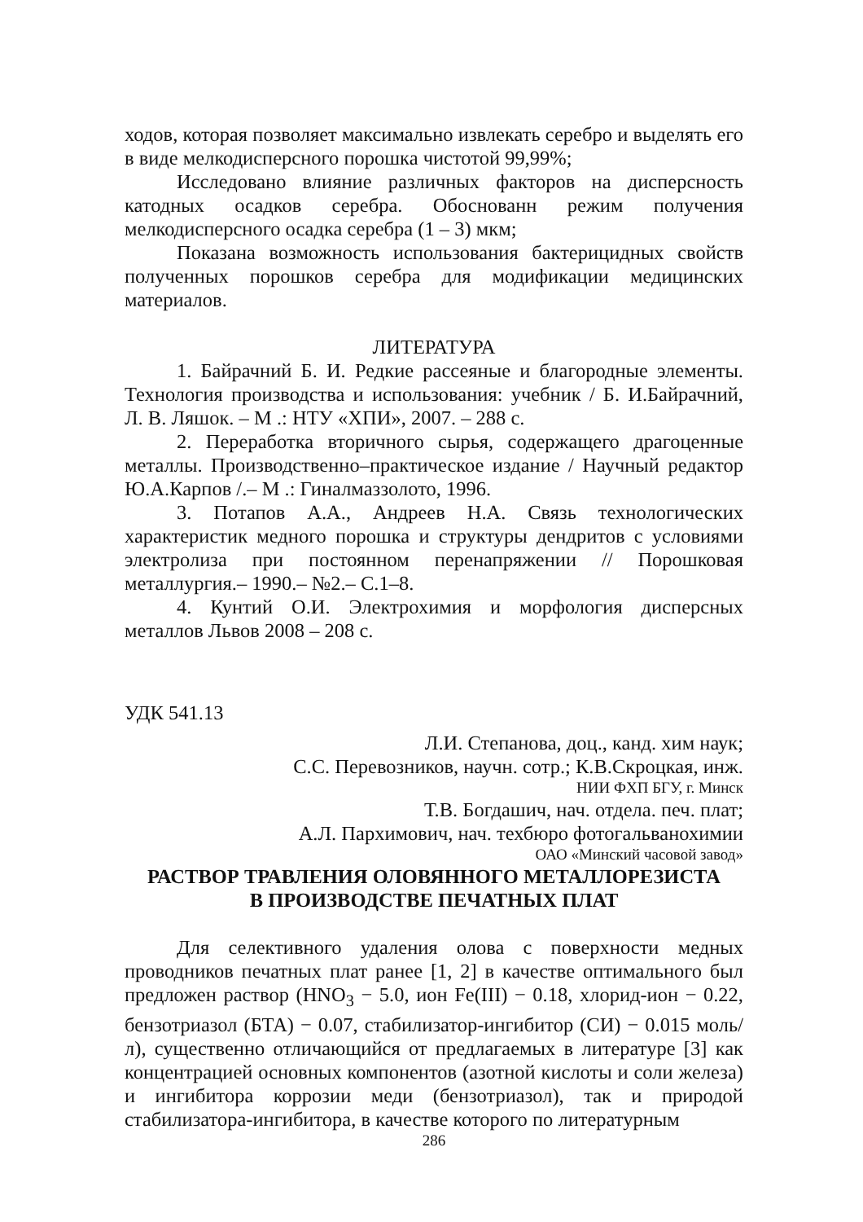ходов, которая позволяет максимально извлекать серебро и выделять его в виде мелкодисперсного порошка чистотой 99,99%;
Исследовано влияние различных факторов на дисперсность катодных осадков серебра. Обоснованн режим получения мелкодисперсного осадка серебра (1 – 3) мкм;
Показана возможность использования бактерицидных свойств полученных порошков серебра для модификации медицинских материалов.
ЛИТЕРАТУРА
1. Байрачний Б. И. Редкие рассеяные и благородные элементы. Технология производства и использования: учебник / Б. И.Байрачний, Л. В. Ляшок. – М .: НТУ «ХПИ», 2007. – 288 с.
2. Переработка вторичного сырья, содержащего драгоценные металлы. Производственно–практическое издание / Научный редактор Ю.А.Карпов /.– М .: Гиналмаззолото, 1996.
3. Потапов А.А., Андреев Н.А. Связь технологических характеристик медного порошка и структуры дендритов с условиями электролиза при постоянном перенапряжении // Порошковая металлургия.– 1990.– №2.– С.1–8.
4. Кунтий О.И. Электрохимия и морфология дисперсных металлов Львов 2008 – 208 с.
УДК 541.13
Л.И. Степанова, доц., канд. хим наук;
С.С. Перевозников, научн. сотр.; К.В.Скроцкая, инж.
НИИ ФХП БГУ, г. Минск
Т.В. Богдашич, нач. отдела. печ. плат;
А.Л. Пархимович, нач. техбюро фотогальванохимии
ОАО «Минский часовой завод»
РАСТВОР ТРАВЛЕНИЯ ОЛОВЯННОГО МЕТАЛЛОРЕЗИСТА
В ПРОИЗВОДСТВЕ ПЕЧАТНЫХ ПЛАТ
Для селективного удаления олова с поверхности медных проводников печатных плат ранее [1, 2] в качестве оптимального был предложен раствор (HNO<sub>3</sub> − 5.0, ион Fe(III) − 0.18, хлорид-ион − 0.22, бензотриазол (БТА) − 0.07, стабилизатор-ингибитор (СИ) − 0.015 моль/л), существенно отличающийся от предлагаемых в литературе [3] как концентрацией основных компонентов (азотной кислоты и соли железа) и ингибитора коррозии меди (бензотриазол), так и природой стабилизатора-ингибитора, в качестве которого по литературным
286